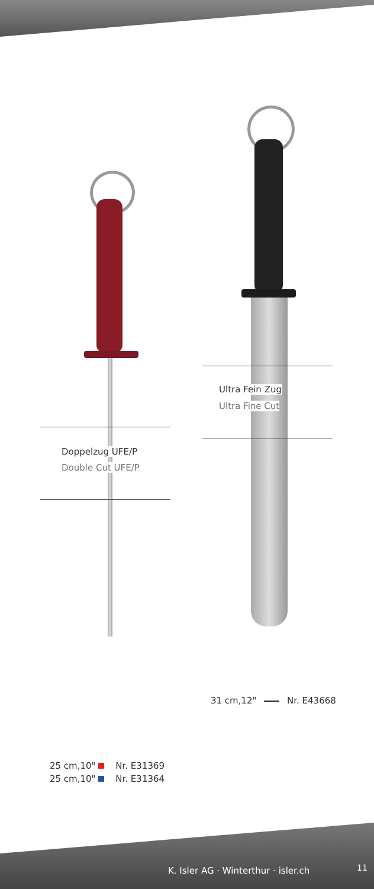Ultra Fein Zug
Ultra Fine Cut
Doppelzug UFE/P
Double Cut UFE/P
31 cm,12" Nr. E43668
25 cm,10" Nr. E31369
25 cm,10" Nr. E31364
K. Isler AG · Winterthur · isler.ch
11